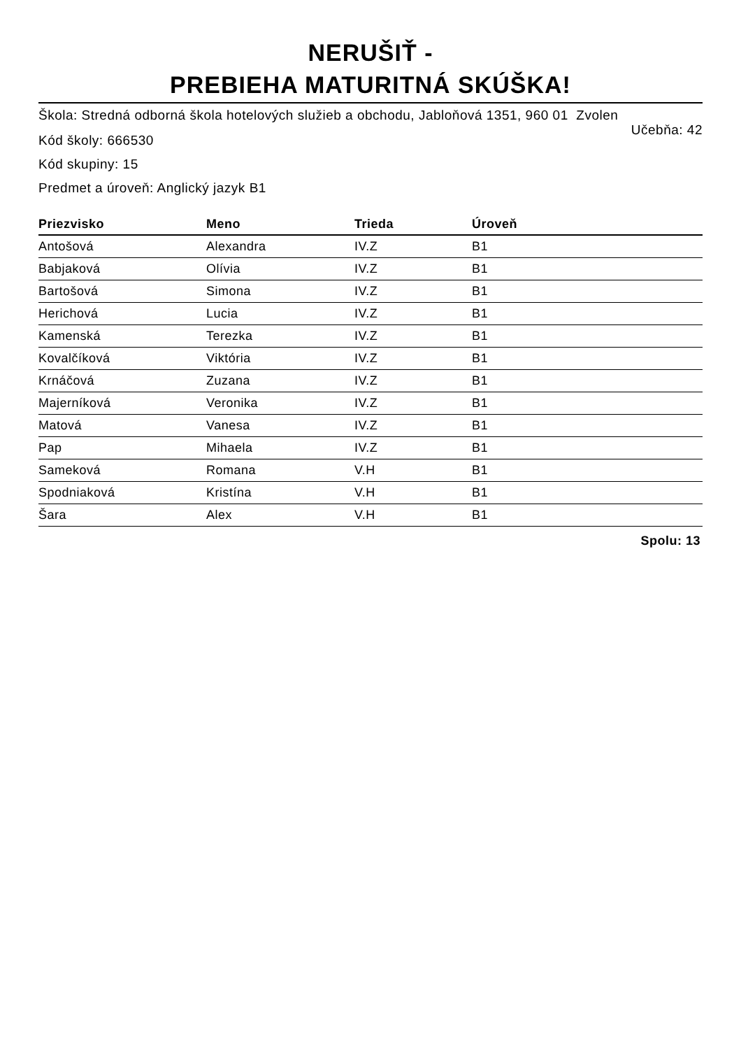NERUŠIŤ -
PREBIEHA MATURITNÁ SKÚŠKA!
Škola: Stredná odborná škola hotelových služieb a obchodu, Jabloňová 1351, 960 01 Zvolen
Učebňa: 42
Kód školy: 666530
Kód skupiny: 15
Predmet a úroveň: Anglický jazyk B1
| Priezvisko | Meno | Trieda | Úroveň |
| --- | --- | --- | --- |
| Antošová | Alexandra | IV.Z | B1 |
| Babjaková | Olívia | IV.Z | B1 |
| Bartošová | Simona | IV.Z | B1 |
| Herichová | Lucia | IV.Z | B1 |
| Kamenská | Terezka | IV.Z | B1 |
| Kovalčíková | Viktória | IV.Z | B1 |
| Krnáčová | Zuzana | IV.Z | B1 |
| Majerníková | Veronika | IV.Z | B1 |
| Matová | Vanesa | IV.Z | B1 |
| Pap | Mihaela | IV.Z | B1 |
| Sameková | Romana | V.H | B1 |
| Spodniaková | Kristína | V.H | B1 |
| Šara | Alex | V.H | B1 |
Spolu: 13